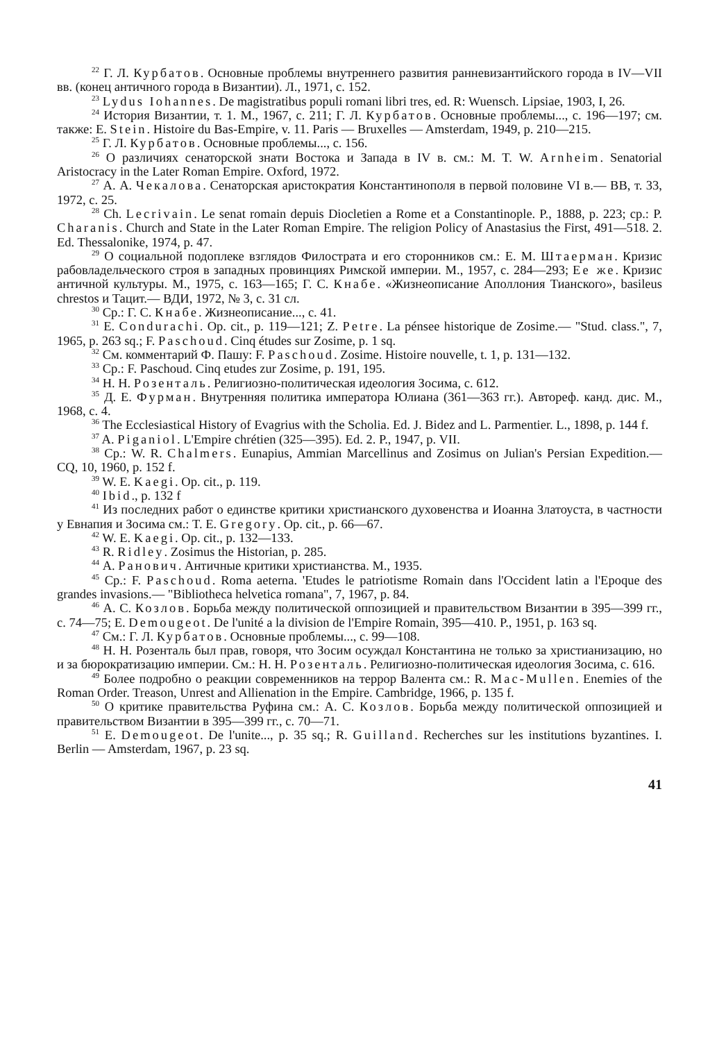<sup>22</sup> Г. Л. Курбатов. Основные проблемы внутреннего развития ранневизантийского города в IV—VII вв. (конец античного города в Византии). Л., 1971, с. 152.
<sup>23</sup> Lydus Iohannes. De magistratibus populi romani libri tres, ed. R: Wuensch. Lipsiae, 1903, I, 26.
<sup>24</sup> История Византии, т. 1. М., 1967, с. 211; Г. Л. Курбатов. Основные проблемы..., с. 196—197; см. также: E. Stein. Histoire du Bas-Empire, v. 11. Paris — Bruxelles — Amsterdam, 1949, p. 210—215.
<sup>25</sup> Г. Л. Курбатов. Основные проблемы..., с. 156.
<sup>26</sup> О различиях сенаторской знати Востока и Запада в IV в. см.: M. T. W. Arnheim. Senatorial Aristocracy in the Later Roman Empire. Oxford, 1972.
<sup>27</sup> А. А. Чекалова. Сенаторская аристократия Константинополя в первой половине VI в.— ВВ, т. 33, 1972, с. 25.
<sup>28</sup> Ch. Lecrivain. Le senat romain depuis Diocletien a Rome et a Constantinople. P., 1888, p. 223; ср.: P. Charanis. Church and State in the Later Roman Empire. The religion Policy of Anastasius the First, 491—518. 2. Ed. Thessalonike, 1974, p. 47.
<sup>29</sup> О социальной подоплеке взглядов Филострата и его сторонников см.: Е. М. Штаерман. Кризис рабовладельческого строя в западных провинциях Римской империи. М., 1957, с. 284—293; Ее же. Кризис античной культуры. М., 1975, с. 163—165; Г. С. Кнабе. «Жизнеописание Аполлония Тианского», basileus chrestos и Тацит.— ВДИ, 1972, № 3, с. 31 сл.
<sup>30</sup> Ср.: Г. С. Кнабе. Жизнеописание..., с. 41.
<sup>31</sup> E. Condurachi. Op. cit., p. 119—121; Z. Petre. La pénsee historique de Zosime.— "Stud. class.", 7, 1965, p. 263 sq.; F. Paschoud. Cinq études sur Zosime, p. 1 sq.
<sup>32</sup> См. комментарий Ф. Пашу: F. Paschoud. Zosime. Histoire nouvelle, t. 1, p. 131—132.
<sup>33</sup> Ср.: F. Paschoud. Cinq etudes zur Zosime, p. 191, 195.
<sup>34</sup> Н. Н. Розенталь. Религиозно-политическая идеология Зосима, с. 612.
<sup>35</sup> Д. Е. Фурман. Внутренняя политика императора Юлиана (361—363 гг.). Автореф. канд. дис. М., 1968, с. 4.
<sup>36</sup> The Ecclesiastical History of Evagrius with the Scholia. Ed. J. Bidez and L. Parmentier. L., 1898, p. 144 f.
<sup>37</sup> A. Piganiol. L'Empire chrétien (325—395). Ed. 2. P., 1947, p. VII.
<sup>38</sup> Ср.: W. R. Chalmers. Eunapius, Ammian Marcellinus and Zosimus on Julian's Persian Expedition.— CQ, 10, 1960, p. 152 f.
<sup>39</sup> W. E. Kaegi. Op. cit., p. 119.
<sup>40</sup> Ibid., p. 132 f
<sup>41</sup> Из последних работ о единстве критики христианского духовенства и Иоанна Златоуста, в частности у Евнапия и Зосима см.: T. E. Gregory. Op. cit., p. 66—67.
<sup>42</sup> W. E. Kaegi. Op. cit., p. 132—133.
<sup>43</sup> R. Ridley. Zosimus the Historian, p. 285.
<sup>44</sup> А. Ранович. Античные критики христианства. М., 1935.
<sup>45</sup> Ср.: F. Paschoud. Roma aeterna. 'Etudes le patriotisme Romain dans l'Occident latin a l'Epoque des grandes invasions.— "Bibliotheca helvetica romana", 7, 1967, p. 84.
<sup>46</sup> А. С. Козлов. Борьба между политической оппозицией и правительством Византии в 395—399 гг., с. 74—75; E. Demougeot. De l'unité a la division de l'Empire Romain, 395—410. P., 1951, p. 163 sq.
<sup>47</sup> См.: Г. Л. Курбатов. Основные проблемы..., с. 99—108.
<sup>48</sup> Н. Н. Розенталь был прав, говоря, что Зосим осуждал Константина не только за христианизацию, но и за бюрократизацию империи. См.: Н. Н. Розенталь. Религиозно-политическая идеология Зосима, с. 616.
<sup>49</sup> Более подробно о реакции современников на террор Валента см.: R. Mac-Mullen. Enemies of the Roman Order. Treason, Unrest and Allienation in the Empire. Cambridge, 1966, p. 135 f.
<sup>50</sup> О критике правительства Руфина см.: А. С. Козлов. Борьба между политической оппозицией и правительством Византии в 395—399 гг., с. 70—71.
<sup>51</sup> E. Demougeot. De l'unite..., p. 35 sq.; R. Guilland. Recherches sur les institutions byzantines. I. Berlin — Amsterdam, 1967, p. 23 sq.
41